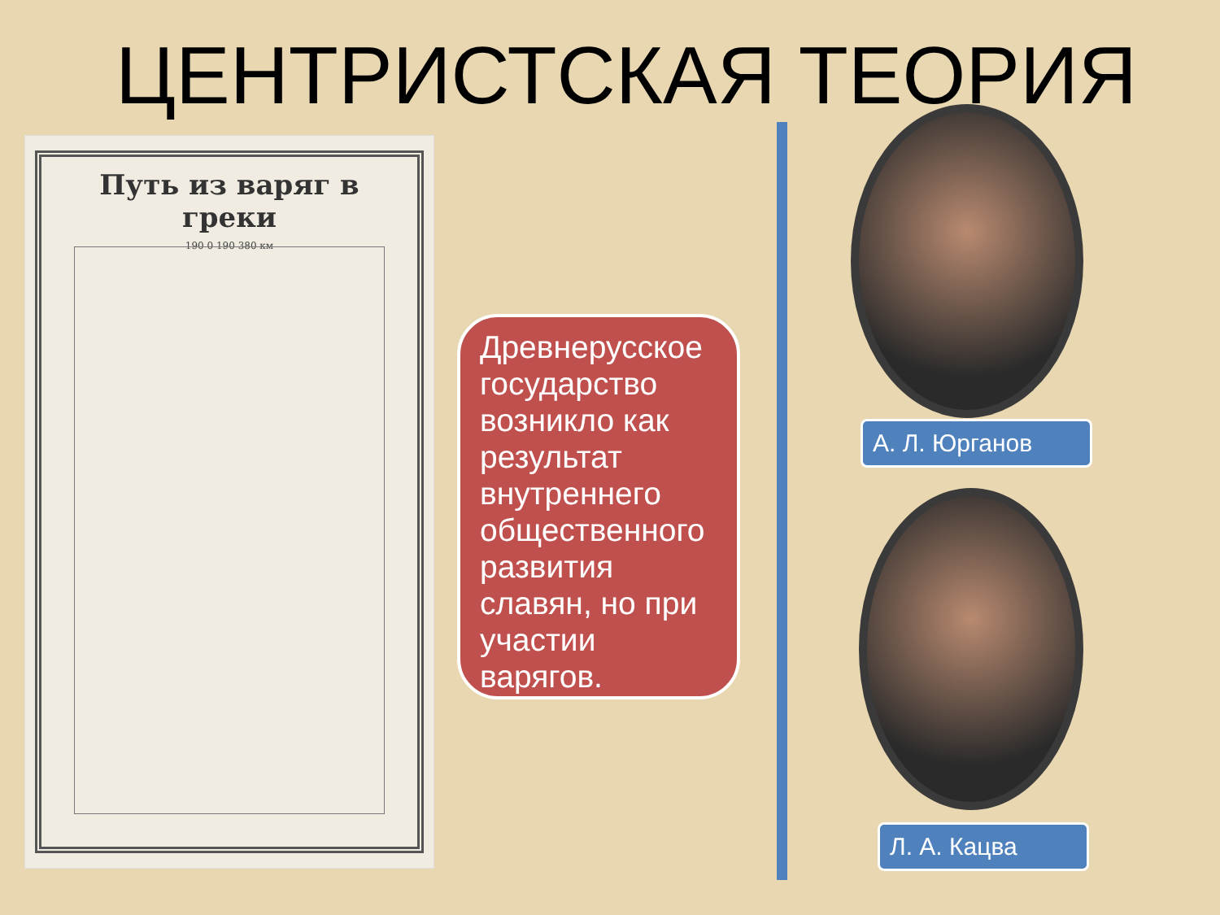ЦЕНТРИСТСКАЯ ТЕОРИЯ
Путь из варяг в греки
190 0 190 380 км
Древнерусское государство возникло как результат внутреннего общественного развития славян, но при участии варягов.
А. Л. Юрганов
Л. А. Кацва